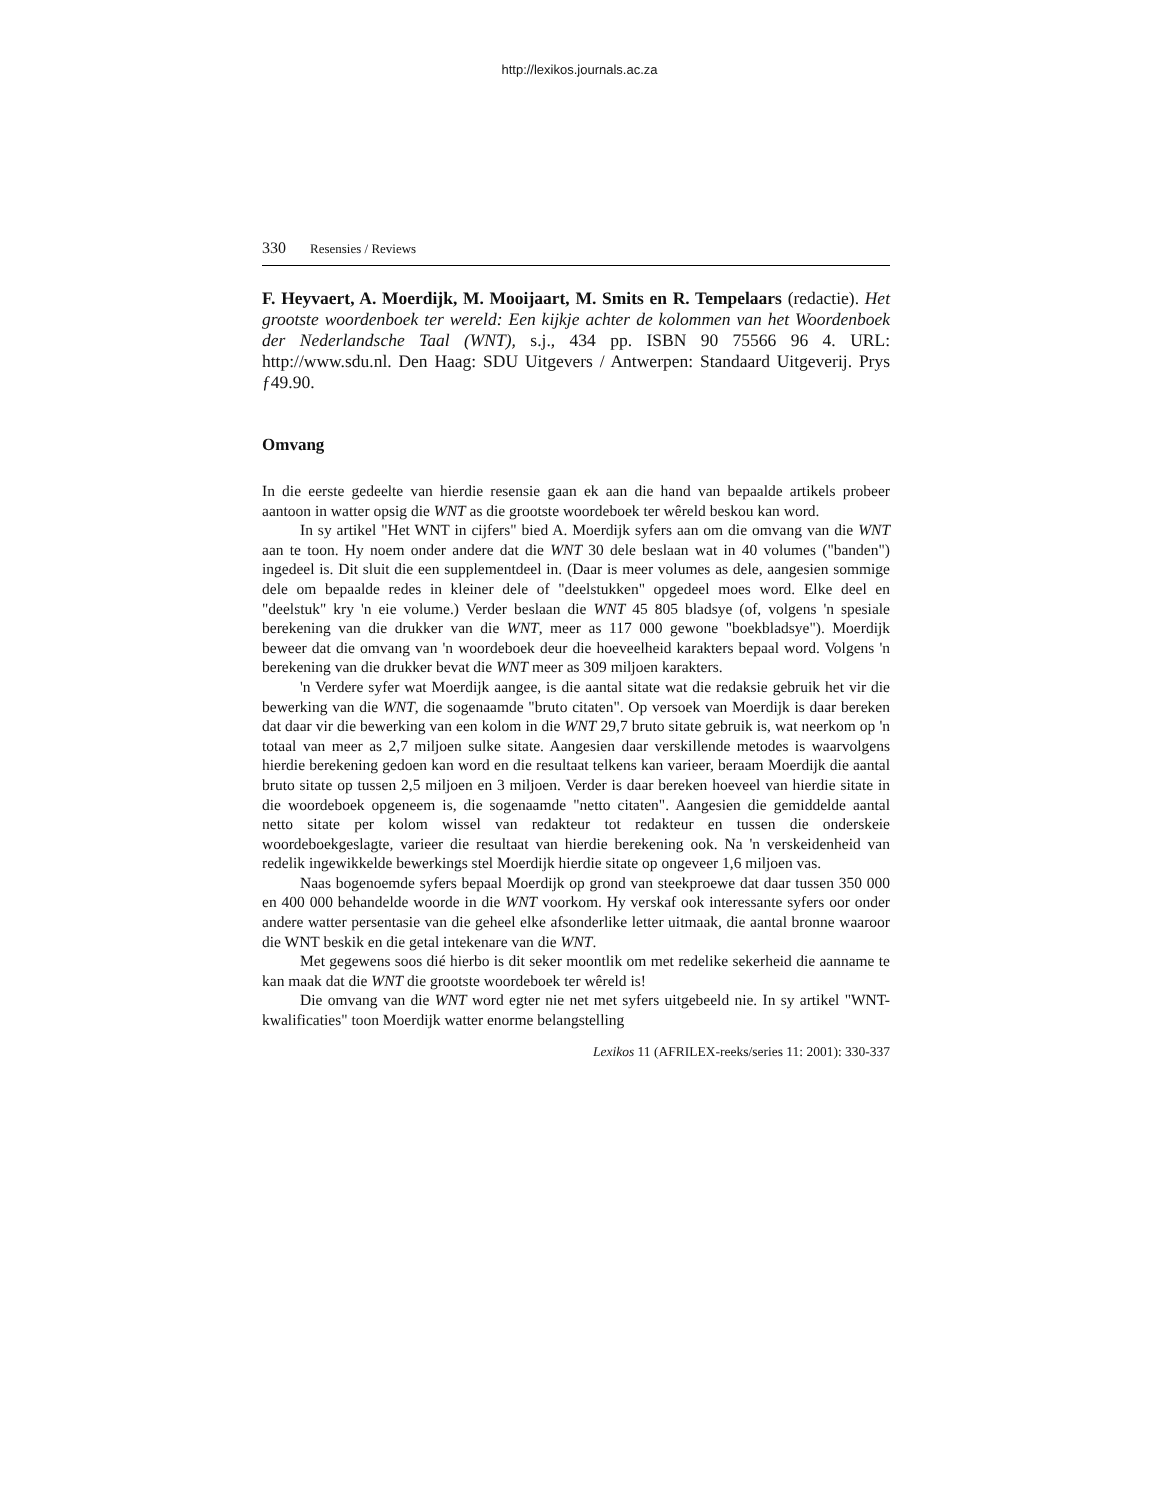http://lexikos.journals.ac.za
330 Resensies / Reviews
F. Heyvaert, A. Moerdijk, M. Mooijaart, M. Smits en R. Tempelaars (redactie). Het grootste woordenboek ter wereld: Een kijkje achter de kolommen van het Woordenboek der Nederlandsche Taal (WNT), s.j., 434 pp. ISBN 90 75566 96 4. URL: http://www.sdu.nl. Den Haag: SDU Uitgevers / Antwerpen: Standaard Uitgeverij. Prys ƒ49.90.
Omvang
In die eerste gedeelte van hierdie resensie gaan ek aan die hand van bepaalde artikels probeer aantoon in watter opsig die WNT as die grootste woordeboek ter wêreld beskou kan word.
In sy artikel "Het WNT in cijfers" bied A. Moerdijk syfers aan om die omvang van die WNT aan te toon. Hy noem onder andere dat die WNT 30 dele beslaan wat in 40 volumes ("banden") ingedeel is. Dit sluit die een supplementdeel in. (Daar is meer volumes as dele, aangesien sommige dele om bepaalde redes in kleiner dele of "deelstukken" opgedeel moes word. Elke deel en "deelstuk" kry 'n eie volume.) Verder beslaan die WNT 45 805 bladsye (of, volgens 'n spesiale berekening van die drukker van die WNT, meer as 117 000 gewone "boekbladsye"). Moerdijk beweer dat die omvang van 'n woordeboek deur die hoeveelheid karakters bepaal word. Volgens 'n berekening van die drukker bevat die WNT meer as 309 miljoen karakters.
'n Verdere syfer wat Moerdijk aangee, is die aantal sitate wat die redaksie gebruik het vir die bewerking van die WNT, die sogenaamde "bruto citaten". Op versoek van Moerdijk is daar bereken dat daar vir die bewerking van een kolom in die WNT 29,7 bruto sitate gebruik is, wat neerkom op 'n totaal van meer as 2,7 miljoen sulke sitate. Aangesien daar verskillende metodes is waarvolgens hierdie berekening gedoen kan word en die resultaat telkens kan varieer, beraam Moerdijk die aantal bruto sitate op tussen 2,5 miljoen en 3 miljoen. Verder is daar bereken hoeveel van hierdie sitate in die woordeboek opgeneem is, die sogenaamde "netto citaten". Aangesien die gemiddelde aantal netto sitate per kolom wissel van redakteur tot redakteur en tussen die onderskeie woordeboekgeslagte, varieer die resultaat van hierdie berekening ook. Na 'n verskeidenheid van redelik ingewikkelde bewerkings stel Moerdijk hierdie sitate op ongeveer 1,6 miljoen vas.
Naas bogenoemde syfers bepaal Moerdijk op grond van steekproewe dat daar tussen 350 000 en 400 000 behandelde woorde in die WNT voorkom. Hy verskaf ook interessante syfers oor onder andere watter persentasie van die geheel elke afsonderlike letter uitmaak, die aantal bronne waaroor die WNT beskik en die getal intekenare van die WNT.
Met gegewens soos dié hierbo is dit seker moontlik om met redelike sekerheid die aanname te kan maak dat die WNT die grootste woordeboek ter wêreld is!
Die omvang van die WNT word egter nie net met syfers uitgebeeld nie. In sy artikel "WNT-kwalificaties" toon Moerdijk watter enorme belangstelling
Lexikos 11 (AFRILEX-reeks/series 11: 2001): 330-337